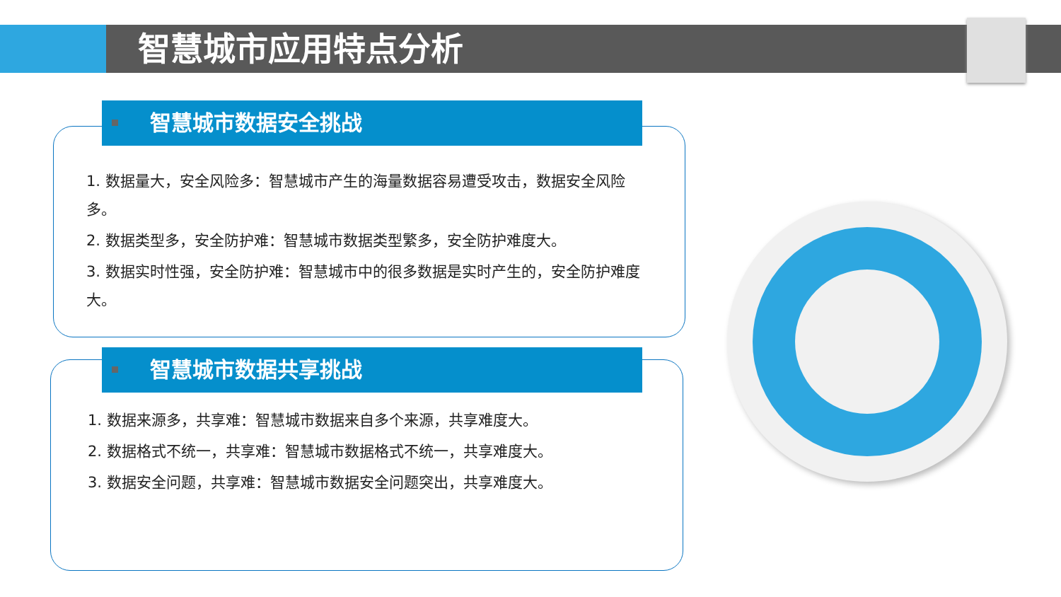智慧城市应用特点分析
智慧城市数据安全挑战
1. 数据量大，安全风险多：智慧城市产生的海量数据容易遭受攻击，数据安全风险多。
2. 数据类型多，安全防护难：智慧城市数据类型繁多，安全防护难度大。
3. 数据实时性强，安全防护难：智慧城市中的很多数据是实时产生的，安全防护难度大。
智慧城市数据共享挑战
1. 数据来源多，共享难：智慧城市数据来自多个来源，共享难度大。
2. 数据格式不统一，共享难：智慧城市数据格式不统一，共享难度大。
3. 数据安全问题，共享难：智慧城市数据安全问题突出，共享难度大。